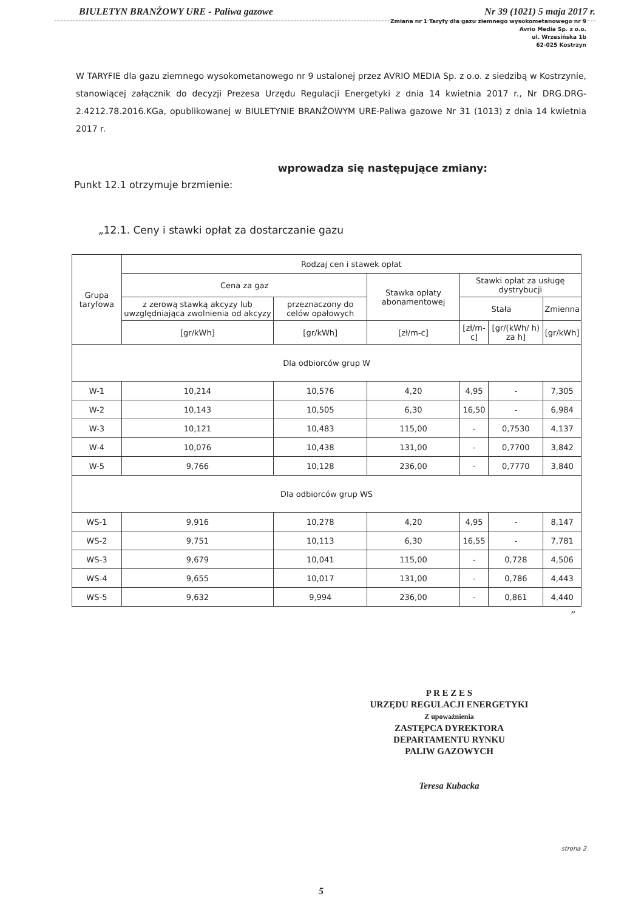BIULETYN BRANŻOWY URE - Paliwa gazowe Nr 39 (1021) 5 maja 2017 r.
Zmiana nr 1 Taryfy dla gazu ziemnego wysokometanowego nr 9
Avrio Media Sp. z o.o.
ul. Wrzesińska 1b
62-025 Kostrzyn
W TARYFIE dla gazu ziemnego wysokometanowego nr 9 ustalonej przez AVRIO MEDIA Sp. z o.o. z siedzibą w Kostrzynie, stanowiącej załącznik do decyzji Prezesa Urzędu Regulacji Energetyki z dnia 14 kwietnia 2017 r., Nr DRG.DRG-2.4212.78.2016.KGa, opublikowanej w BIULETYNIE BRANŻOWYM URE-Paliwa gazowe Nr 31 (1013) z dnia 14 kwietnia 2017 r.
wprowadza się następujące zmiany:
Punkt 12.1 otrzymuje brzmienie:
„12.1. Ceny i stawki opłat za dostarczanie gazu
| Grupa taryfowa | Rodzaj cen i stawek opłat | | | | | |
| --- | --- | --- | --- | --- | --- | --- |
| | Cena za gaz | | Stawka opłaty abonamentowej | Stawki opłat za usługę dystrybucji | | |
| | z zerową stawką akcyzy lub uwzględniająca zwolnienia od akcyzy | przeznaczony do celów opałowych | | Stała | | Zmienna |
| | [gr/kWh] | [gr/kWh] | [zł/m-c] | [zł/m-c] | [gr/(kWh/ h) za h] | [gr/kWh] |
| Dla odbiorców grup W | | | | | | |
| W-1 | 10,214 | 10,576 | 4,20 | 4,95 | - | 7,305 |
| W-2 | 10,143 | 10,505 | 6,30 | 16,50 | - | 6,984 |
| W-3 | 10,121 | 10,483 | 115,00 | - | 0,7530 | 4,137 |
| W-4 | 10,076 | 10,438 | 131,00 | - | 0,7700 | 3,842 |
| W-5 | 9,766 | 10,128 | 236,00 | - | 0,7770 | 3,840 |
| Dla odbiorców grup WS | | | | | | |
| WS-1 | 9,916 | 10,278 | 4,20 | 4,95 | - | 8,147 |
| WS-2 | 9,751 | 10,113 | 6,30 | 16,55 | - | 7,781 |
| WS-3 | 9,679 | 10,041 | 115,00 | - | 0,728 | 4,506 |
| WS-4 | 9,655 | 10,017 | 131,00 | - | 0,786 | 4,443 |
| WS-5 | 9,632 | 9,994 | 236,00 | - | 0,861 | 4,440 |
”
P R E Z E S
URZĘDU REGULACJI ENERGETYKI
Z upoważnienia
ZASTĘPCA DYREKTORA
DEPARTAMENTU RYNKU
PALIW GAZOWYCH
Teresa Kubacka
strona 2
5